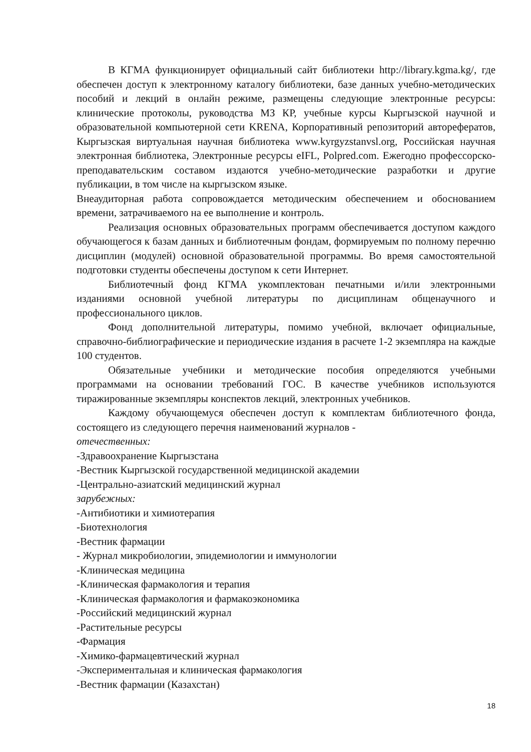В КГМА функционирует официальный сайт библиотеки http://library.kgma.kg/, где обеспечен доступ к электронному каталогу библиотеки, базе данных учебно-методических пособий и лекций в онлайн режиме, размещены следующие электронные ресурсы: клинические протоколы, руководства МЗ КР, учебные курсы Кыргызской научной и образовательной компьютерной сети KRENA, Корпоративный репозиторий авторефератов, Кыргызская виртуальная научная библиотека www.kyrgyzstanvsl.org, Российская научная электронная библиотека, Электронные ресурсы eIFL, Polpred.com. Ежегодно профессорско-преподавательским составом издаются учебно-методические разработки и другие публикации, в том числе на кыргызском языке.
Внеаудиторная работа сопровождается методическим обеспечением и обоснованием времени, затрачиваемого на ее выполнение и контроль.
Реализация основных образовательных программ обеспечивается доступом каждого обучающегося к базам данных и библиотечным фондам, формируемым по полному перечню дисциплин (модулей) основной образовательной программы. Во время самостоятельной подготовки студенты обеспечены доступом к сети Интернет.
Библиотечный фонд КГМА укомплектован печатными и/или электронными изданиями основной учебной литературы по дисциплинам общенаучного и профессионального циклов.
Фонд дополнительной литературы, помимо учебной, включает официальные, справочно-библиографические и периодические издания в расчете 1-2 экземпляра на каждые 100 студентов.
Обязательные учебники и методические пособия определяются учебными программами на основании требований ГОС. В качестве учебников используются тиражированные экземпляры конспектов лекций, электронных учебников.
Каждому обучающемуся обеспечен доступ к комплектам библиотечного фонда, состоящего из следующего перечня наименований журналов -
отечественных:
-Здравоохранение Кыргызстана
-Вестник Кыргызской государственной медицинской академии
-Центрально-азиатский медицинский журнал
зарубежных:
-Антибиотики и химиотерапия
-Биотехнология
-Вестник фармации
- Журнал микробиологии, эпидемиологии и иммунологии
-Клиническая медицина
-Клиническая фармакология и терапия
-Клиническая фармакология и фармакоэкономика
-Российский медицинский журнал
-Растительные ресурсы
-Фармация
-Химико-фармацевтический журнал
-Экспериментальная и клиническая фармакология
-Вестник фармации (Казахстан)
18